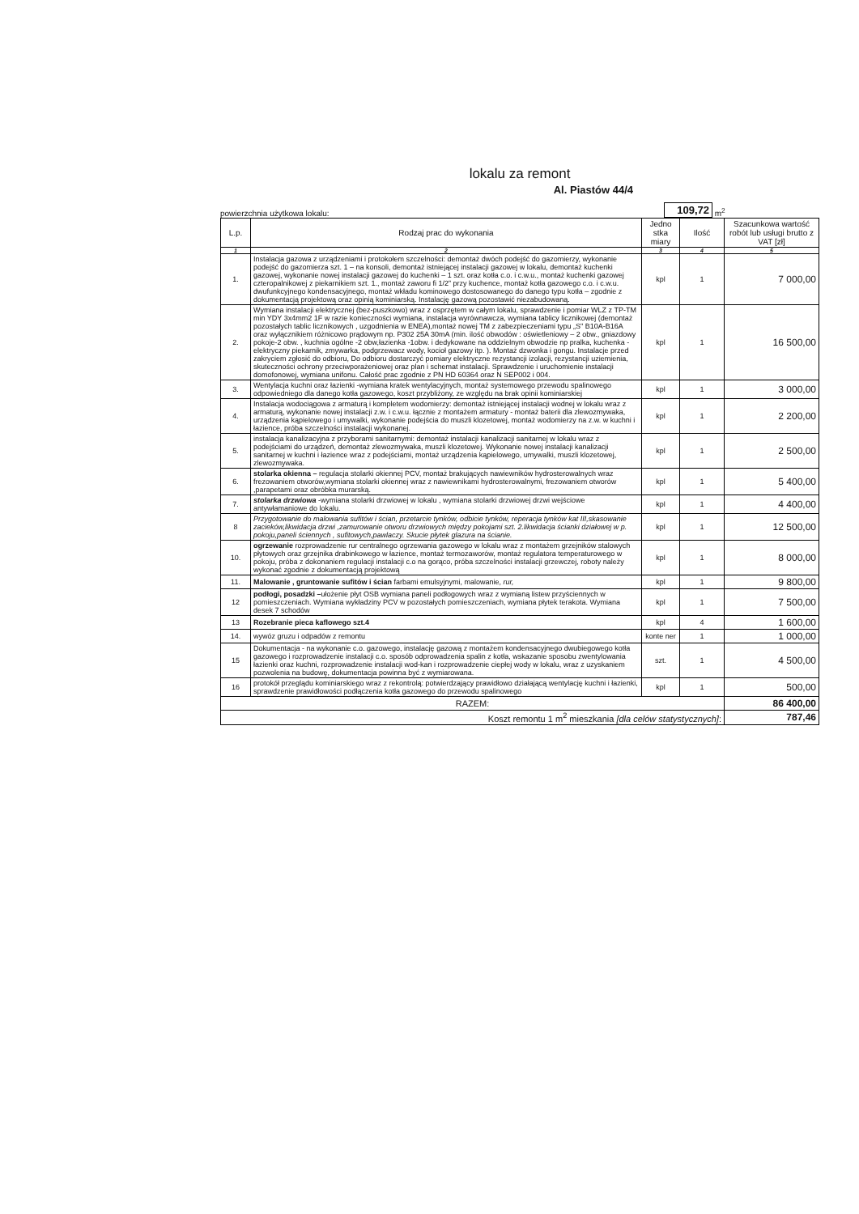lokalu za remont
Al. Piastów 44/4
powierzchnia użytkowa lokalu: 109,72 m<sup>2</sup>
| L.p. | Rodzaj prac do wykonania | Jedno stka miary | Ilość | Szacunkowa wartość robót lub usługi brutto z VAT [zł] |
| --- | --- | --- | --- | --- |
| 1 | 2 | 3 | 4 | 5 |
| 1. | Instalacja gazowa z urządzeniami i protokołem szczelności: demontaż dwóch podejść do gazomierzy, wykonanie podejść do gazomierza szt. 1 – na konsoli, demontaż istniejącej instalacji gazowej w lokalu, demontaż kuchenki gazowej, wykonanie nowej instalacji gazowej do kuchenki – 1 szt. oraz kotła c.o. i c.w.u., montaż kuchenki gazowej czteropalnikowej z piekarnikiem szt. 1., montaż zaworu fi 1/2” przy kuchence, montaż kotła gazowego c.o. i c.w.u. dwufunkcyjnego kondensacyjnego, montaż wkładu kominowego dostosowanego do danego typu kotła – zgodnie z dokumentacją projektową oraz opinią kominiarską. Instalację gazową pozostawić niezabudowaną. | kpl | 1 | 7 000,00 |
| 2. | Wymiana instalacji elektrycznej (bez-puszkowo) wraz z osprzętem w całym lokalu, sprawdzenie i pomiar WLZ z TP-TM min YDY 3x4mm2 1F w razie konieczności wymiana, instalacja wyrównawcza, wymiana tablicy licznikowej (demontaż pozostałych tablic licznikowych , uzgodnienia w ENEA),montaż nowej TM z zabezpieczeniami typu „S" B10A-B16A oraz wyłącznikiem różnicowo prądowym np. P302 25A 30mA (min. ilość obwodów : oświetleniowy – 2 obw., gniazdowy pokoje-2 obw. , kuchnia ogólne -2 obw,łazienka -1obw. i dedykowane na oddzielnym obwodzie np pralka, kuchenka -elektryczny piekarnik, zmywarka, podgrzewacz wody, kocioł gazowy itp. ). Montaż dzwonka i gongu. Instalacje przed zakryciem zgłosić do odbioru, Do odbioru dostarczyć pomiary elektryczne rezystancji izolacji, rezystancji uziemienia, skuteczności ochrony przeciwporażeniowej oraz plan i schemat instalacji. Sprawdzenie i uruchomienie instalacji domofonowej, wymiana unifonu. Całość prac zgodnie z PN HD 60364 oraz N SEP002 i 004. | kpl | 1 | 16 500,00 |
| 3. | Wentylacja kuchni oraz łazienki -wymiana kratek wentylacyjnych, montaż systemowego przewodu spalinowego odpowiedniego dla danego kotła gazowego, koszt przybliżony, ze względu na brak opinii kominiarskiej | kpl | 1 | 3 000,00 |
| 4. | Instalacja wodociągowa z armaturą i kompletem wodomierzy: demontaż istniejącej instalacji wodnej w lokalu wraz z armaturą, wykonanie nowej instalacji z.w. i c.w.u. łącznie z montażem armatury - montaż baterii dla zlewozmywaka, urządzenia kąpielowego i umywalki, wykonanie podejścia do muszli klozetowej, montaż wodomierzy na z.w. w kuchni i łazience, próba szczelności instalacji wykonanej. | kpl | 1 | 2 200,00 |
| 5. | instalacja kanalizacyjna z przyborami sanitarnymi: demontaż instalacji kanalizacji sanitarnej w lokalu wraz z podejściami do urządzeń, demontaż zlewozmywaka, muszli klozetowej. Wykonanie nowej instalacji kanalizacji sanitarnej w kuchni i łazience wraz z podejściami, montaż urządzenia kąpielowego, umywalki, muszli klozetowej, zlewozmywaka. | kpl | 1 | 2 500,00 |
| 6. | stolarka okienna – regulacja stolarki okiennej PCV, montaż brakujących nawiewników hydrosterowalnych wraz frezowaniem otworów,wymiana stolarki okiennej wraz z nawiewnikami hydrosterowalnymi, frezowaniem otworów ,parapetami oraz obróbka murarską. | kpl | 1 | 5 400,00 |
| 7. | stolarka drzwiowa -wymiana stolarki drzwiowej w lokalu , wymiana stolarki drzwiowej drzwi wejściowe antywłamaniowe do lokalu. | kpl | 1 | 4 400,00 |
| 8 | Przygotowanie do malowania sufitów i ścian, przetarcie tynków, odbicie tynków, reperacja tynków kat III,skasowanie zacieków,likwidacja drzwi ,zamurowanie otworu drzwiowych między pokojami szt. 2.likwidacja ścianki działowej w p. pokoju,paneli ściennych , sufitowych,pawlaczy. Skucie płytek glazura na ścianie. | kpl | 1 | 12 500,00 |
| 10. | ogrzewanie rozprowadzenie rur centralnego ogrzewania gazowego w lokalu wraz z montażem grzejników stalowych płytowych oraz grzejnika drabinkowego w łazience, montaż termozaworów, montaż regulatora temperaturowego w pokoju, próba z dokonaniem regulacji instalacji c.o na gorąco, próba szczelności instalacji grzewczej, roboty należy wykonać zgodnie z dokumentacją projektową | kpl | 1 | 8 000,00 |
| 11. | Malowanie , gruntowanie sufitów i ścian farbami emulsyjnymi, malowanie, rur, | kpl | 1 | 9 800,00 |
| 12 | podłogi, posadzki – ułożenie płyt OSB wymiana paneli podłogowych wraz z wymianą listew przyściennych w pomieszczeniach. Wymiana wykładziny PCV w pozostałych pomieszczeniach, wymiana płytek terakota. Wymiana desek 7 schodów | kpl | 1 | 7 500,00 |
| 13 | Rozebranie pieca kaflowego szt.4 | kpl | 4 | 1 600,00 |
| 14. | wywóz gruzu i odpadów z remontu | konte ner | 1 | 1 000,00 |
| 15 | Dokumentacja - na wykonanie c.o. gazowego, instalację gazową z montażem kondensacyjnego dwubiegowego kotła gazowego i rozprowadzenie instalacji c.o. sposób odprowadzenia spalin z kotła, wskazanie sposobu zwentylowania łazienki oraz kuchni, rozprowadzenie instalacji wod-kan i rozprowadzenie ciepłej wody w lokalu, wraz z uzyskaniem pozwolenia na budowę, dokumentacja powinna być z wymiarowana. | szt. | 1 | 4 500,00 |
| 16 | protokół przeglądu kominiarskiego wraz z rekontrolą: potwierdzający prawidłowo działającą wentylację kuchni i łazienki, sprawdzenie prawidłowości podłączenia kotła gazowego do przewodu spalinowego | kpl | 1 | 500,00 |
| RAZEM: | | | | 86 400,00 |
| Koszt remontu 1 m<sup>2</sup> mieszkania [dla celów statystycznych] : | | | | 787,46 |